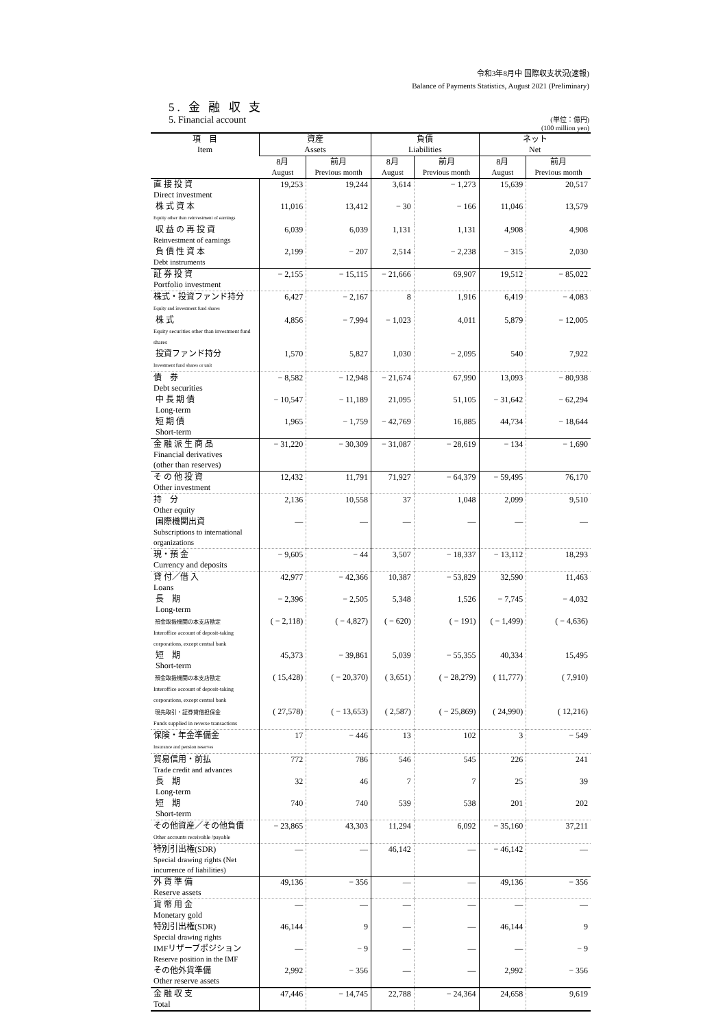令和3年8月中 国際収支状況(速報)
Balance of Payments Statistics, August 2021 (Preliminary)
5. 金 融 収 支
5. Financial account
(単位：億円)
(100 million yen)
| 項 目 Item | 資産 Assets | | 負債 Liabilities | | ネット Net | |
| --- | --- | --- | --- | --- | --- | --- |
| | 8月 August | 前月 Previous month | 8月 August | 前月 Previous month | 8月 August | 前月 Previous month |
| 直 接 投 資 Direct investment | 19,253 | 19,244 | 3,614 | − 1,273 | 15,639 | 20,517 |
| 株 式 資 本 Equity other than reinvestment of earnings | 11,016 | 13,412 | − 30 | − 166 | 11,046 | 13,579 |
| 収 益 の 再 投 資 Reinvestment of earnings | 6,039 | 6,039 | 1,131 | 1,131 | 4,908 | 4,908 |
| 負 債 性 資 本 Debt instruments | 2,199 | − 207 | 2,514 | − 2,238 | − 315 | 2,030 |
| 証 券 投 資 Portfolio investment | − 2,155 | − 15,115 | − 21,666 | 69,907 | 19,512 | − 85,022 |
| 株式・投資ファンド持分 Equity and investment fund shares | 6,427 | − 2,167 | 8 | 1,916 | 6,419 | − 4,083 |
| 株 式 Equity securities other than investment fund shares | 4,856 | − 7,994 | − 1,023 | 4,011 | 5,879 | − 12,005 |
| 投資ファンド持分 Investment fund shares or unit | 1,570 | 5,827 | 1,030 | − 2,095 | 540 | 7,922 |
| 債 券 Debt securities | − 8,582 | − 12,948 | − 21,674 | 67,990 | 13,093 | − 80,938 |
| 中 長 期 債 Long-term | − 10,547 | − 11,189 | 21,095 | 51,105 | − 31,642 | − 62,294 |
| 短 期 債 Short-term | 1,965 | − 1,759 | − 42,769 | 16,885 | 44,734 | − 18,644 |
| 金 融 派 生 商 品 Financial derivatives (other than reserves) | − 31,220 | − 30,309 | − 31,087 | − 28,619 | − 134 | − 1,690 |
| そ の 他 投 資 Other investment | 12,432 | 11,791 | 71,927 | − 64,379 | − 59,495 | 76,170 |
| 持 分 Other equity | 2,136 | 10,558 | 37 | 1,048 | 2,099 | 9,510 |
| 国際機関出資 Subscriptions to international organizations | — | — | — | — | — | — |
| 現・預 金 Currency and deposits | − 9,605 | − 44 | 3,507 | − 18,337 | − 13,112 | 18,293 |
| 貸 付／借 入 Loans | 42,977 | − 42,366 | 10,387 | − 53,829 | 32,590 | 11,463 |
| 長 期 Long-term | − 2,396 | − 2,505 | 5,348 | 1,526 | − 7,745 | − 4,032 |
| 預金取扱機関の本支店勘定 Interoffice account of deposit-taking corporations, except central bank | ( − 2,118) | ( − 4,827) | ( − 620) | ( − 191) | ( − 1,499) | ( − 4,636) |
| 短 期 Short-term | 45,373 | − 39,861 | 5,039 | − 55,355 | 40,334 | 15,495 |
| 預金取扱機関の本支店勘定 Interoffice account of deposit-taking corporations, except central bank | ( 15,428) | ( − 20,370) | ( 3,651) | ( − 28,279) | ( 11,777) | ( 7,910) |
| 現先取引・証券貸借担保金 Funds supplied in reverse transactions | ( 27,578) | ( − 13,653) | ( 2,587) | ( − 25,869) | ( 24,990) | ( 12,216) |
| 保険・年金準備金 Insurance and pension reserves | 17 | − 446 | 13 | 102 | 3 | − 549 |
| 貿易信用・前払 Trade credit and advances | 772 | 786 | 546 | 545 | 226 | 241 |
| 長 期 Long-term | 32 | 46 | 7 | 7 | 25 | 39 |
| 短 期 Short-term | 740 | 740 | 539 | 538 | 201 | 202 |
| その他資産／その他負債 Other accounts receivable /payable | − 23,865 | 43,303 | 11,294 | 6,092 | − 35,160 | 37,211 |
| 特別引出権(SDR) Special drawing rights (Net incurrence of liabilities) | — | — | 46,142 | — | − 46,142 | — |
| 外 貨 準 備 Reserve assets | 49,136 | − 356 | — | — | 49,136 | − 356 |
| 貨 幣 用 金 Monetary gold | — | — | — | — | — | — |
| 特別引出権(SDR) Special drawing rights | 46,144 | 9 | — | — | 46,144 | 9 |
| IMFリザーブポジション Reserve position in the IMF | — | − 9 | — | — | — | − 9 |
| その他外貨準備 Other reserve assets | 2,992 | − 356 | — | — | 2,992 | − 356 |
| 金 融 収 支 Total | 47,446 | − 14,745 | 22,788 | − 24,364 | 24,658 | 9,619 |